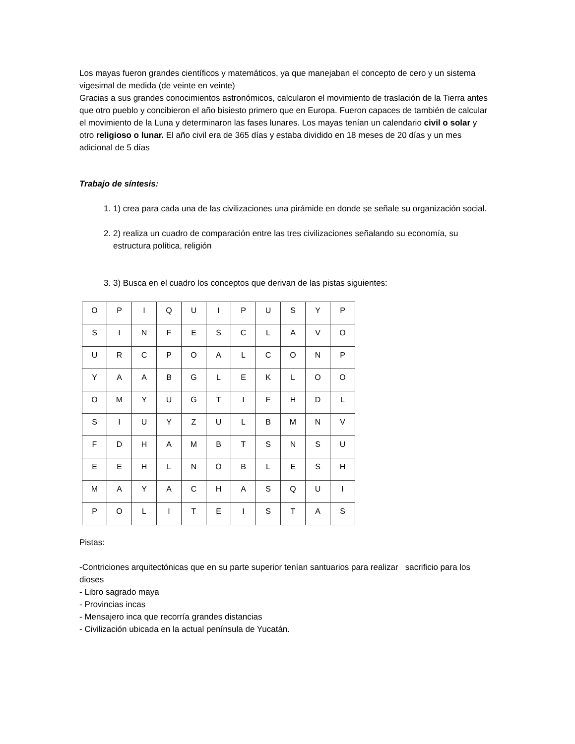Los mayas fueron grandes científicos y matemáticos, ya que manejaban el concepto de cero y un sistema vigesimal de medida (de veinte en veinte)
Gracias a sus grandes conocimientos astronómicos, calcularon el movimiento de traslación de la Tierra antes que otro pueblo y concibieron el año bisiesto primero que en Europa. Fueron capaces de también de calcular el movimiento de la Luna y determinaron las fases lunares. Los mayas tenían un calendario civil o solar y otro religioso o lunar. El año civil era de 365 días y estaba dividido en 18 meses de 20 días y un mes adicional de 5 días
Trabajo de síntesis:
1. 1) crea para cada una de las civilizaciones una pirámide en donde se señale su organización social.
2. 2) realiza un cuadro de comparación entre las tres civilizaciones señalando su economía, su estructura política, religión
3. 3) Busca en el cuadro los conceptos que derivan de las pistas siguientes:
| O | P | I | Q | U | I | P | U | S | Y | P |
| S | I | N | F | E | S | C | L | A | V | O |
| U | R | C | P | O | A | L | C | O | N | P |
| Y | A | A | B | G | L | E | K | L | O | O |
| O | M | Y | U | G | T | I | F | H | D | L |
| S | I | U | Y | Z | U | L | B | M | N | V |
| F | D | H | A | M | B | T | S | N | S | U |
| E | E | H | L | N | O | B | L | E | S | H |
| M | A | Y | A | C | H | A | S | Q | U | I |
| P | O | L | I | T | E | I | S | T | A | S |
Pistas:
-Contriciones arquitectónicas que en su parte superior tenían santuarios para realizar sacrificio para los dioses
- Libro sagrado maya
- Provincias incas
- Mensajero inca que recorría grandes distancias
- Civilización ubicada en la actual península de Yucatán.